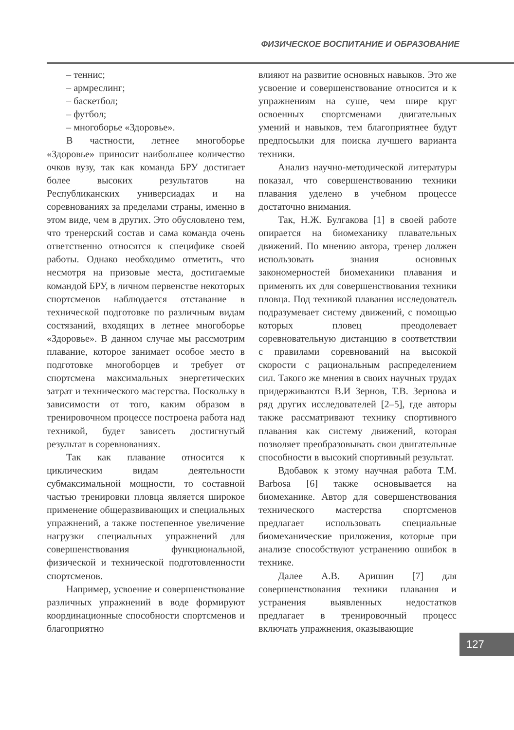ФИЗИЧЕСКОЕ ВОСПИТАНИЕ И ОБРАЗОВАНИЕ
– теннис;
– армреслинг;
– баскетбол;
– футбол;
– многоборье «Здоровье».
В частности, летнее многоборье «Здоровье» приносит наибольшее количество очков вузу, так как команда БРУ достигает более высоких результатов на Республиканских универсиадах и на соревнованиях за пределами страны, именно в этом виде, чем в других. Это обусловлено тем, что тренерский состав и сама команда очень ответственно относятся к специфике своей работы. Однако необходимо отметить, что несмотря на призовые места, достигаемые командой БРУ, в личном первенстве некоторых спортсменов наблюдается отставание в технической подготовке по различным видам состязаний, входящих в летнее многоборье «Здоровье». В данном случае мы рассмотрим плавание, которое занимает особое место в подготовке многоборцев и требует от спортсмена максимальных энергетических затрат и технического мастерства. Поскольку в зависимости от того, каким образом в тренировочном процессе построена работа над техникой, будет зависеть достигнутый результат в соревнованиях.
Так как плавание относится к циклическим видам деятельности субмаксимальной мощности, то составной частью тренировки пловца является широкое применение общеразвивающих и специальных упражнений, а также постепенное увеличение нагрузки специальных упражнений для совершенствования функциональной, физической и технической подготовленности спортсменов.
Например, усвоение и совершенствование различных упражнений в воде формируют координационные способности спортсменов и благоприятно
влияют на развитие основных навыков. Это же усвоение и совершенствование относится и к упражнениям на суше, чем шире круг освоенных спортсменами двигательных умений и навыков, тем благоприятнее будут предпосылки для поиска лучшего варианта техники.
Анализ научно-методической литературы показал, что совершенствованию техники плавания уделено в учебном процессе достаточно внимания.
Так, Н.Ж. Булгакова [1] в своей работе опирается на биомеханику плавательных движений. По мнению автора, тренер должен использовать знания основных закономерностей биомеханики плавания и применять их для совершенствования техники пловца. Под техникой плавания исследователь подразумевает систему движений, с помощью которых пловец преодолевает соревновательную дистанцию в соответствии с правилами соревнований на высокой скорости с рациональным распределением сил. Такого же мнения в своих научных трудах придерживаются В.И Зернов, Т.В. Зернова и ряд других исследователей [2–5], где авторы также рассматривают технику спортивного плавания как систему движений, которая позволяет преобразовывать свои двигательные способности в высокий спортивный результат.
Вдобавок к этому научная работа T.M. Barbosa [6] также основывается на биомеханике. Автор для совершенствования технического мастерства спортсменов предлагает использовать специальные биомеханические приложения, которые при анализе способствуют устранению ошибок в технике.
Далее А.В. Аришин [7] для совершенствования техники плавания и устранения выявленных недостатков предлагает в тренировочный процесс включать упражнения, оказывающие
127